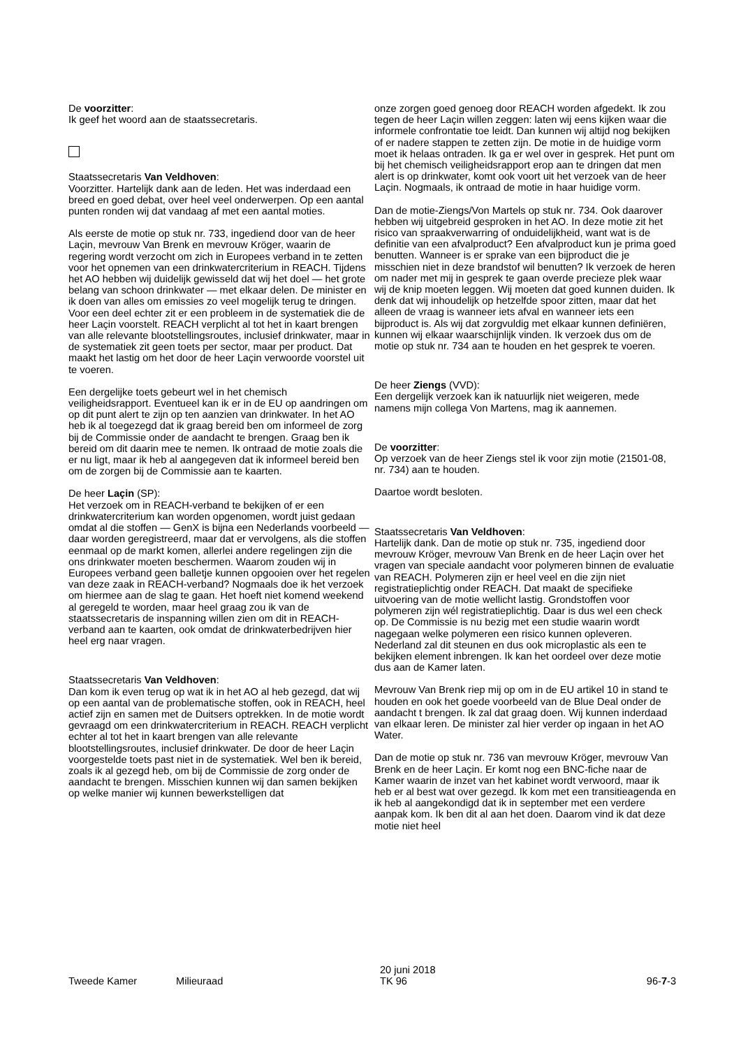De voorzitter:
Ik geef het woord aan de staatssecretaris.
Staatssecretaris Van Veldhoven:
Voorzitter. Hartelijk dank aan de leden. Het was inderdaad een breed en goed debat, over heel veel onderwerpen. Op een aantal punten ronden wij dat vandaag af met een aantal moties.
Als eerste de motie op stuk nr. 733, ingediend door van de heer Laçin, mevrouw Van Brenk en mevrouw Kröger, waarin de regering wordt verzocht om zich in Europees verband in te zetten voor het opnemen van een drinkwatercriterium in REACH. Tijdens het AO hebben wij duidelijk gewisseld dat wij het doel — het grote belang van schoon drinkwater — met elkaar delen. De minister en ik doen van alles om emissies zo veel mogelijk terug te dringen. Voor een deel echter zit er een probleem in de systematiek die de heer Laçin voorstelt. REACH verplicht al tot het in kaart brengen van alle relevante blootstellingsroutes, inclusief drinkwater, maar in de systematiek zit geen toets per sector, maar per product. Dat maakt het lastig om het door de heer Laçin verwoorde voorstel uit te voeren.
Een dergelijke toets gebeurt wel in het chemisch veiligheidsrapport. Eventueel kan ik er in de EU op aandringen om op dit punt alert te zijn op ten aanzien van drinkwater. In het AO heb ik al toegezegd dat ik graag bereid ben om informeel de zorg bij de Commissie onder de aandacht te brengen. Graag ben ik bereid om dit daarin mee te nemen. Ik ontraad de motie zoals die er nu ligt, maar ik heb al aangegeven dat ik informeel bereid ben om de zorgen bij de Commissie aan te kaarten.
De heer Laçin (SP):
Het verzoek om in REACH-verband te bekijken of er een drinkwatercriterium kan worden opgenomen, wordt juist gedaan omdat al die stoffen — GenX is bijna een Nederlands voorbeeld — daar worden geregistreerd, maar dat er vervolgens, als die stoffen eenmaal op de markt komen, allerlei andere regelingen zijn die ons drinkwater moeten beschermen. Waarom zouden wij in Europees verband geen balletje kunnen opgooien over het regelen van deze zaak in REACH-verband? Nogmaals doe ik het verzoek om hiermee aan de slag te gaan. Het hoeft niet komend weekend al geregeld te worden, maar heel graag zou ik van de staatssecretaris de inspanning willen zien om dit in REACH-verband aan te kaarten, ook omdat de drinkwaterbedrijven hier heel erg naar vragen.
Staatssecretaris Van Veldhoven:
Dan kom ik even terug op wat ik in het AO al heb gezegd, dat wij op een aantal van de problematische stoffen, ook in REACH, heel actief zijn en samen met de Duitsers optrekken. In de motie wordt gevraagd om een drinkwatercriterium in REACH. REACH verplicht echter al tot het in kaart brengen van alle relevante blootstellingsroutes, inclusief drinkwater. De door de heer Laçin voorgestelde toets past niet in de systematiek. Wel ben ik bereid, zoals ik al gezegd heb, om bij de Commissie de zorg onder de aandacht te brengen. Misschien kunnen wij dan samen bekijken op welke manier wij kunnen bewerkstelligen dat
onze zorgen goed genoeg door REACH worden afgedekt. Ik zou tegen de heer Laçin willen zeggen: laten wij eens kijken waar die informele confrontatie toe leidt. Dan kunnen wij altijd nog bekijken of er nadere stappen te zetten zijn. De motie in de huidige vorm moet ik helaas ontraden. Ik ga er wel over in gesprek. Het punt om bij het chemisch veiligheidsrapport erop aan te dringen dat men alert is op drinkwater, komt ook voort uit het verzoek van de heer Laçin. Nogmaals, ik ontraad de motie in haar huidige vorm.
Dan de motie-Ziengs/Von Martels op stuk nr. 734. Ook daarover hebben wij uitgebreid gesproken in het AO. In deze motie zit het risico van spraakverwarring of onduidelijkheid, want wat is de definitie van een afvalproduct? Een afvalproduct kun je prima goed benutten. Wanneer is er sprake van een bijproduct die je misschien niet in deze brandstof wil benutten? Ik verzoek de heren om nader met mij in gesprek te gaan overde precieze plek waar wij de knip moeten leggen. Wij moeten dat goed kunnen duiden. Ik denk dat wij inhoudelijk op hetzelfde spoor zitten, maar dat het alleen de vraag is wanneer iets afval en wanneer iets een bijproduct is. Als wij dat zorgvuldig met elkaar kunnen definiëren, kunnen wij elkaar waarschijnlijk vinden. Ik verzoek dus om de motie op stuk nr. 734 aan te houden en het gesprek te voeren.
De heer Ziengs (VVD):
Een dergelijk verzoek kan ik natuurlijk niet weigeren, mede namens mijn collega Von Martens, mag ik aannemen.
De voorzitter:
Op verzoek van de heer Ziengs stel ik voor zijn motie (21501-08, nr. 734) aan te houden.
Daartoe wordt besloten.
Staatssecretaris Van Veldhoven:
Hartelijk dank. Dan de motie op stuk nr. 735, ingediend door mevrouw Kröger, mevrouw Van Brenk en de heer Laçin over het vragen van speciale aandacht voor polymeren binnen de evaluatie van REACH. Polymeren zijn er heel veel en die zijn niet registratieplichtig onder REACH. Dat maakt de specifieke uitvoering van de motie wellicht lastig. Grondstoffen voor polymeren zijn wél registratieplichtig. Daar is dus wel een check op. De Commissie is nu bezig met een studie waarin wordt nagegaan welke polymeren een risico kunnen opleveren. Nederland zal dit steunen en dus ook microplastic als een te bekijken element inbrengen. Ik kan het oordeel over deze motie dus aan de Kamer laten.
Mevrouw Van Brenk riep mij op om in de EU artikel 10 in stand te houden en ook het goede voorbeeld van de Blue Deal onder de aandacht t brengen. Ik zal dat graag doen. Wij kunnen inderdaad van elkaar leren. De minister zal hier verder op ingaan in het AO Water.
Dan de motie op stuk nr. 736 van mevrouw Kröger, mevrouw Van Brenk en de heer Laçin. Er komt nog een BNC-fiche naar de Kamer waarin de inzet van het kabinet wordt verwoord, maar ik heb er al best wat over gezegd. Ik kom met een transitieagenda en ik heb al aangekondigd dat ik in september met een verdere aanpak kom. Ik ben dit al aan het doen. Daarom vind ik dat deze motie niet heel
Tweede Kamer
Milieuraad
20 juni 2018
TK 96
96-7-3